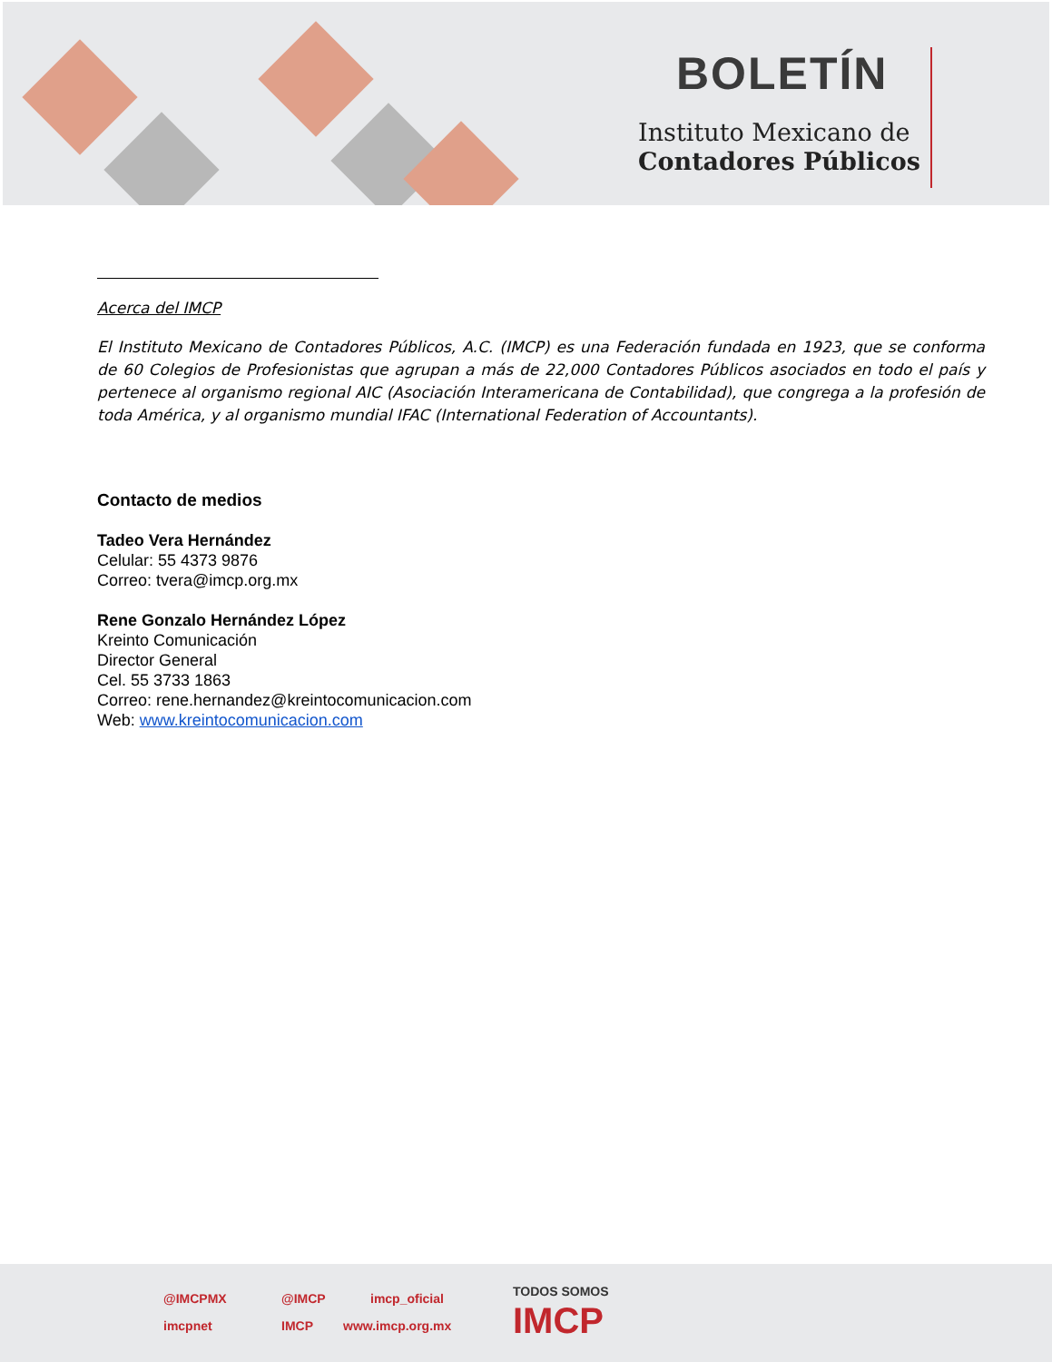BOLETÍN
Instituto Mexicano de
Contadores Públicos
Acerca del IMCP
El Instituto Mexicano de Contadores Públicos, A.C. (IMCP) es una Federación fundada en 1923, que se conforma de 60 Colegios de Profesionistas que agrupan a más de 22,000 Contadores Públicos asociados en todo el país y pertenece al organismo regional AIC (Asociación Interamericana de Contabilidad), que congrega a la profesión de toda América, y al organismo mundial IFAC (International Federation of Accountants).
Contacto de medios
Tadeo Vera Hernández
Celular: 55 4373 9876
Correo: tvera@imcp.org.mx
Rene Gonzalo Hernández López
Kreinto Comunicación
Director General
Cel. 55 3733 1863
Correo: rene.hernandez@kreintocomunicacion.com
Web: www.kreintocomunicacion.com
@IMCPMX @IMCP imcp_oficial
imcpnet IMCP www.imcp.org.mx
TODOS SOMOS
IMCP